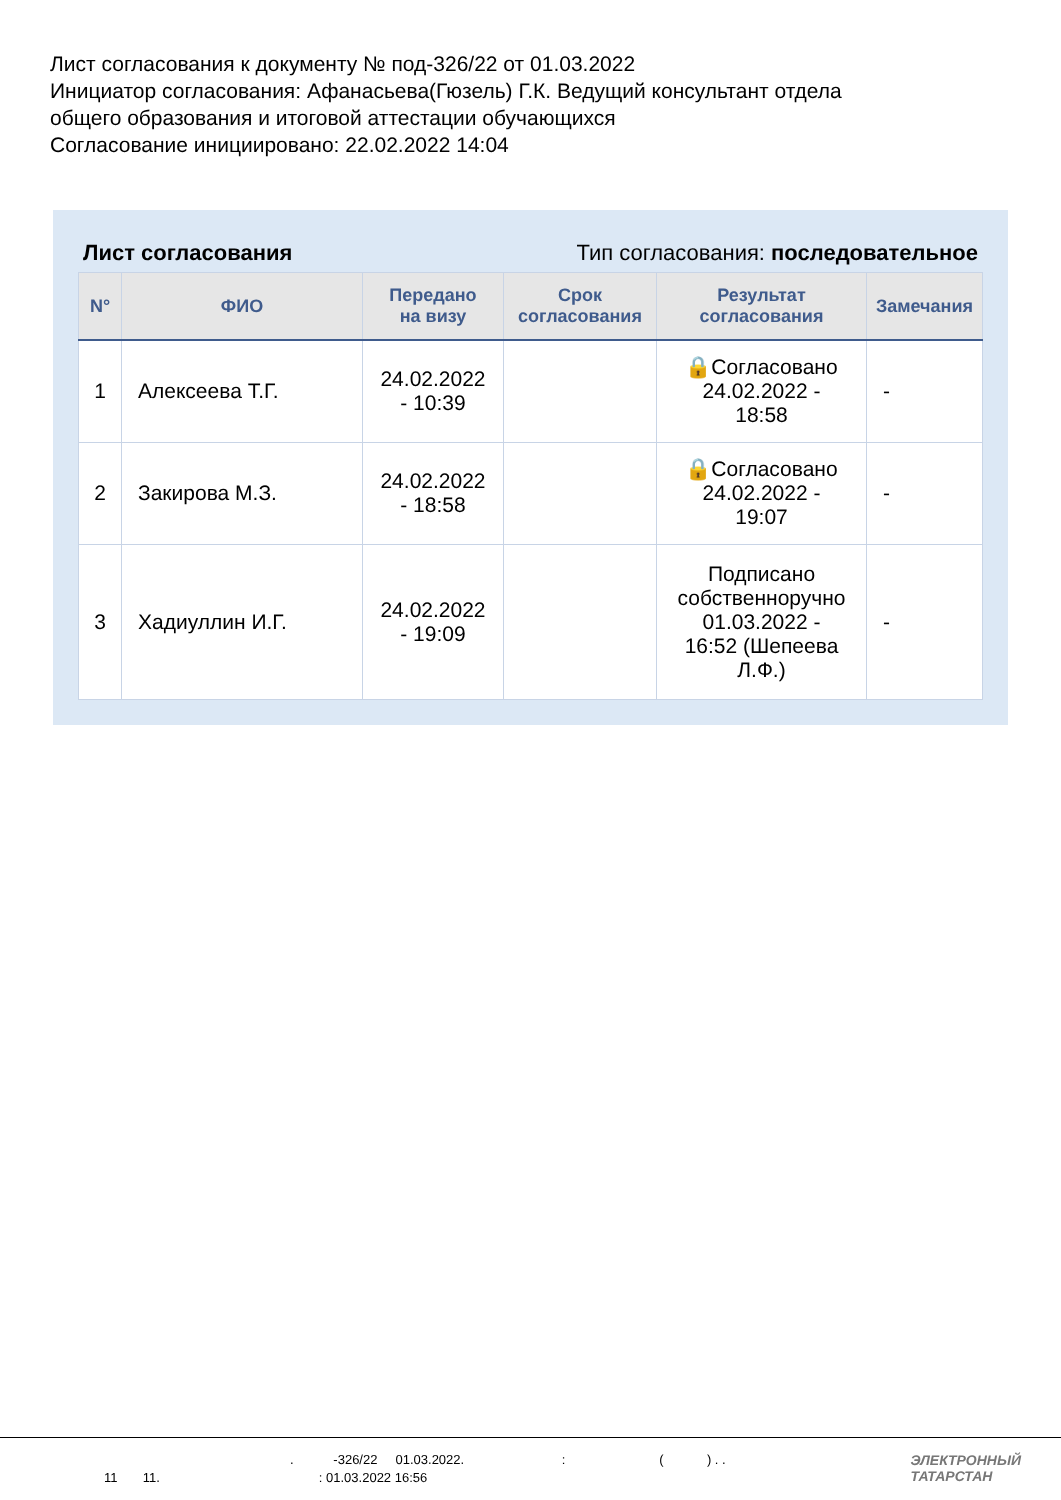Лист согласования к документу № под-326/22 от 01.03.2022
Инициатор согласования: Афанасьева(Гюзель) Г.К. Ведущий консультант отдела
общего образования и итоговой аттестации обучающихся
Согласование инициировано: 22.02.2022 14:04
Лист согласования Тип согласования: последовательное
| N° | ФИО | Передано на визу | Срок согласования | Результат согласования | Замечания |
| --- | --- | --- | --- | --- | --- |
| 1 | Алексеева Т.Г. | 24.02.2022 - 10:39 | | 🔒Согласовано 24.02.2022 - 18:58 | - |
| 2 | Закирова М.З. | 24.02.2022 - 18:58 | | 🔒Согласовано 24.02.2022 - 19:07 | - |
| 3 | Хадиуллин И.Г. | 24.02.2022 - 19:09 | | Подписано собственноручно 01.03.2022 - 16:52 (Шепеева Л.Ф.) | - |
. -326/22 01.03.2022. : ( ) . .
11 11. : 01.03.2022 16:56
ЭЛЕКТРОННЫЙ
ТАТАРСТАН